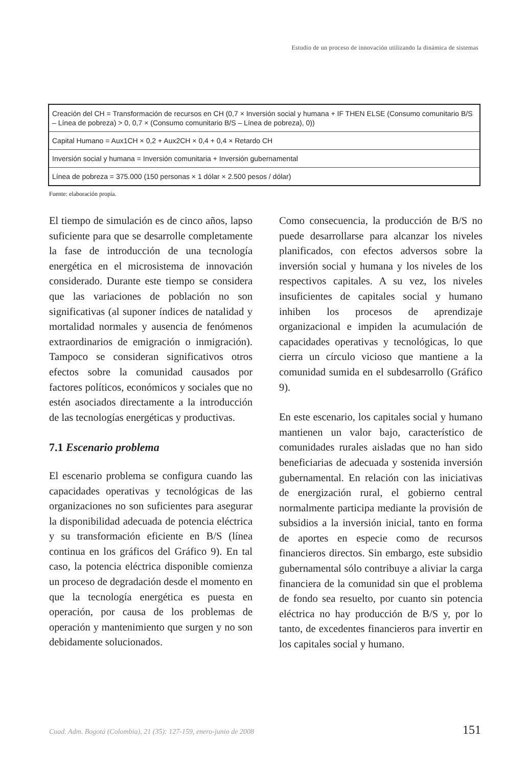Estudio de un proceso de innovación utilizando la dinámica de sistemas
| Creación del CH = Transformación de recursos en CH (0,7 × Inversión social y humana + IF THEN ELSE (Consumo comunitario B/S – Línea de pobreza) > 0, 0,7 × (Consumo comunitario B/S – Línea de pobreza), 0)) |
| Capital Humano = Aux1CH × 0,2 + Aux2CH × 0,4 + 0,4 × Retardo CH |
| Inversión social y humana = Inversión comunitaria + Inversión gubernamental |
| Línea de pobreza = 375.000 (150 personas × 1 dólar × 2.500 pesos / dólar) |
Fuente: elaboración propia.
El tiempo de simulación es de cinco años, lapso suficiente para que se desarrolle completamente la fase de introducción de una tecnología energética en el microsistema de innovación considerado. Durante este tiempo se considera que las variaciones de población no son significativas (al suponer índices de natalidad y mortalidad normales y ausencia de fenómenos extraordinarios de emigración o inmigración). Tampoco se consideran significativos otros efectos sobre la comunidad causados por factores políticos, económicos y sociales que no estén asociados directamente a la introducción de las tecnologías energéticas y productivas.
7.1 Escenario problema
El escenario problema se configura cuando las capacidades operativas y tecnológicas de las organizaciones no son suficientes para asegurar la disponibilidad adecuada de potencia eléctrica y su transformación eficiente en B/S (línea continua en los gráficos del Gráfico 9). En tal caso, la potencia eléctrica disponible comienza un proceso de degradación desde el momento en que la tecnología energética es puesta en operación, por causa de los problemas de operación y mantenimiento que surgen y no son debidamente solucionados.
Como consecuencia, la producción de B/S no puede desarrollarse para alcanzar los niveles planificados, con efectos adversos sobre la inversión social y humana y los niveles de los respectivos capitales. A su vez, los niveles insuficientes de capitales social y humano inhiben los procesos de aprendizaje organizacional e impiden la acumulación de capacidades operativas y tecnológicas, lo que cierra un círculo vicioso que mantiene a la comunidad sumida en el subdesarrollo (Gráfico 9).
En este escenario, los capitales social y humano mantienen un valor bajo, característico de comunidades rurales aisladas que no han sido beneficiarias de adecuada y sostenida inversión gubernamental. En relación con las iniciativas de energización rural, el gobierno central normalmente participa mediante la provisión de subsidios a la inversión inicial, tanto en forma de aportes en especie como de recursos financieros directos. Sin embargo, este subsidio gubernamental sólo contribuye a aliviar la carga financiera de la comunidad sin que el problema de fondo sea resuelto, por cuanto sin potencia eléctrica no hay producción de B/S y, por lo tanto, de excedentes financieros para invertir en los capitales social y humano.
Cuad. Adm. Bogotá (Colombia), 21 (35): 127-159, enero-junio de 2008 151